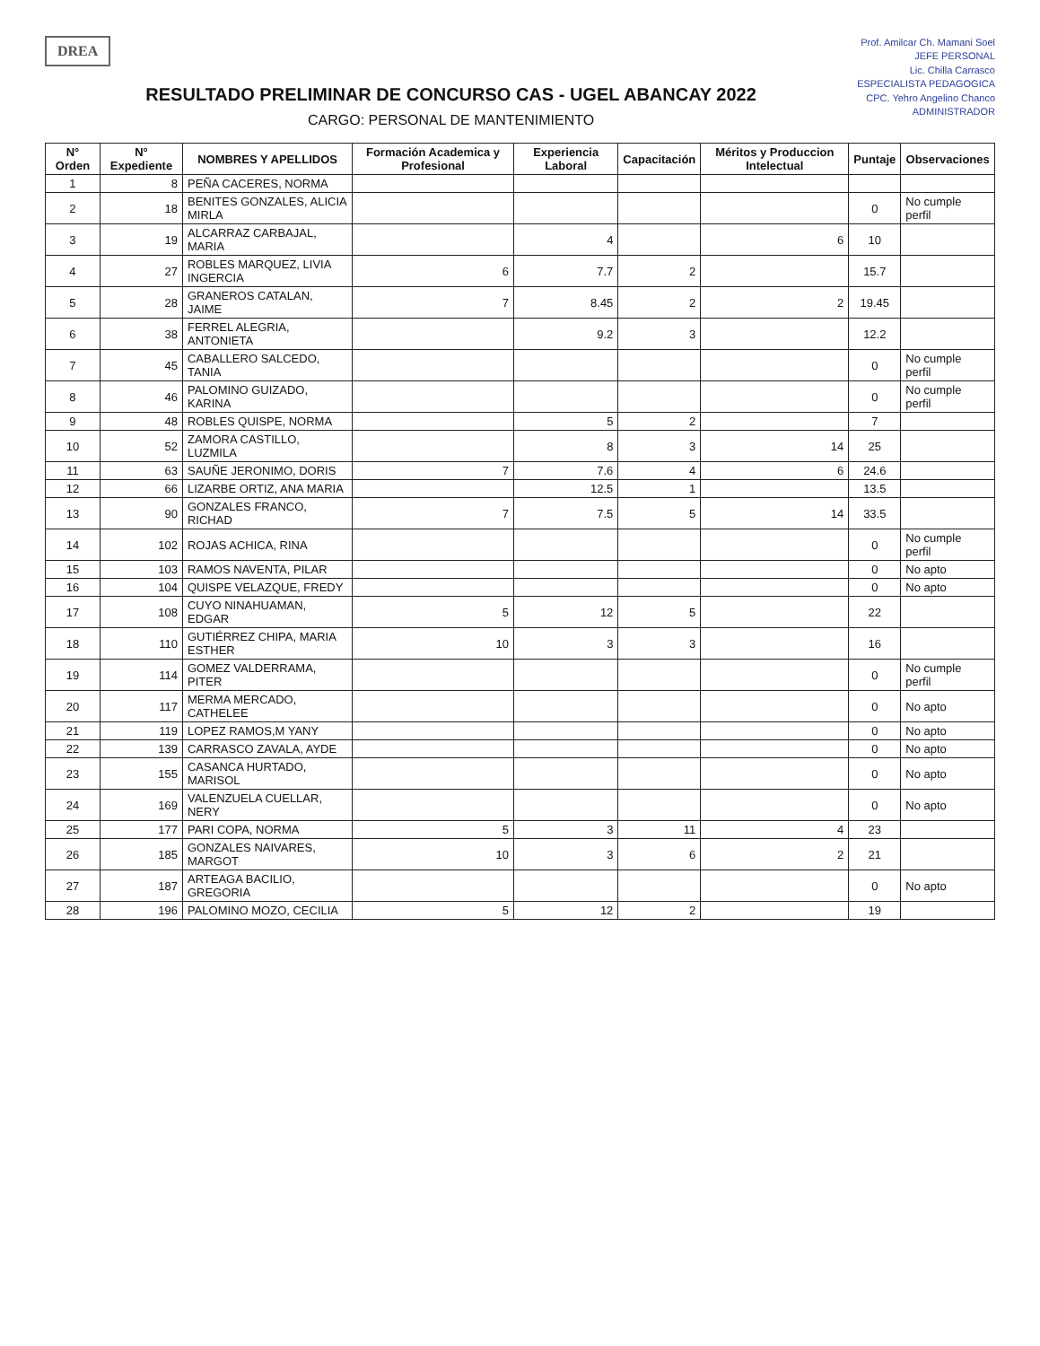Prof. Amilcar Ch. Mamani Soel
JEFE PERSONAL
Lic. Chilla Carrasco
ESPECIALISTA PEDAGOGICA
CPC. Yehro Angelino Chanco
ADMINISTRADOR
DREA
RESULTADO PRELIMINAR DE CONCURSO CAS - UGEL ABANCAY 2022
CARGO: PERSONAL DE MANTENIMIENTO
| N° Orden | N° Expediente | NOMBRES Y APELLIDOS | Formación Academica y Profesional | Experiencia Laboral | Capacitación | Méritos y Produccion Intelectual | Puntaje | Observaciones |
| --- | --- | --- | --- | --- | --- | --- | --- | --- |
| 1 | 8 | PEÑA CACERES, NORMA | | | | | | |
| 2 | 18 | BENITES GONZALES, ALICIA MIRLA | | | | | 0 | No cumple perfil |
| 3 | 19 | ALCARRAZ CARBAJAL, MARIA | | 4 | | 6 | 10 | |
| 4 | 27 | ROBLES MARQUEZ, LIVIA INGERCIA | 6 | 7.7 | 2 | | 15.7 | |
| 5 | 28 | GRANEROS CATALAN, JAIME | 7 | 8.45 | 2 | 2 | 19.45 | |
| 6 | 38 | FERREL ALEGRIA, ANTONIETA | | 9.2 | 3 | | 12.2 | |
| 7 | 45 | CABALLERO SALCEDO, TANIA | | | | | 0 | No cumple perfil |
| 8 | 46 | PALOMINO GUIZADO, KARINA | | | | | 0 | No cumple perfil |
| 9 | 48 | ROBLES QUISPE, NORMA | | 5 | 2 | | 7 | |
| 10 | 52 | ZAMORA CASTILLO, LUZMILA | | 8 | 3 | 14 | 25 | |
| 11 | 63 | SAUÑE JERONIMO, DORIS | 7 | 7.6 | 4 | 6 | 24.6 | |
| 12 | 66 | LIZARBE ORTIZ, ANA MARIA | | 12.5 | 1 | | 13.5 | |
| 13 | 90 | GONZALES FRANCO, RICHAD | 7 | 7.5 | 5 | 14 | 33.5 | |
| 14 | 102 | ROJAS ACHICA, RINA | | | | | 0 | No cumple perfil |
| 15 | 103 | RAMOS NAVENTA, PILAR | | | | | 0 | No apto |
| 16 | 104 | QUISPE VELAZQUE, FREDY | | | | | 0 | No apto |
| 17 | 108 | CUYO NINAHUAMAN, EDGAR | 5 | 12 | 5 | | 22 | |
| 18 | 110 | GUTIÉRREZ CHIPA, MARIA ESTHER | 10 | 3 | 3 | | 16 | |
| 19 | 114 | GOMEZ VALDERRAMA, PITER | | | | | 0 | No cumple perfil |
| 20 | 117 | MERMA MERCADO, CATHELEE | | | | | 0 | No apto |
| 21 | 119 | LOPEZ RAMOS,M YANY | | | | | 0 | No apto |
| 22 | 139 | CARRASCO ZAVALA, AYDE | | | | | 0 | No apto |
| 23 | 155 | CASANCA HURTADO, MARISOL | | | | | 0 | No apto |
| 24 | 169 | VALENZUELA CUELLAR, NERY | | | | | 0 | No apto |
| 25 | 177 | PARI COPA, NORMA | 5 | 3 | 11 | 4 | 23 | |
| 26 | 185 | GONZALES NAIVARES, MARGOT | 10 | 3 | 6 | 2 | 21 | |
| 27 | 187 | ARTEAGA BACILIO, GREGORIA | | | | | 0 | No apto |
| 28 | 196 | PALOMINO MOZO, CECILIA | 5 | 12 | 2 | | 19 | |